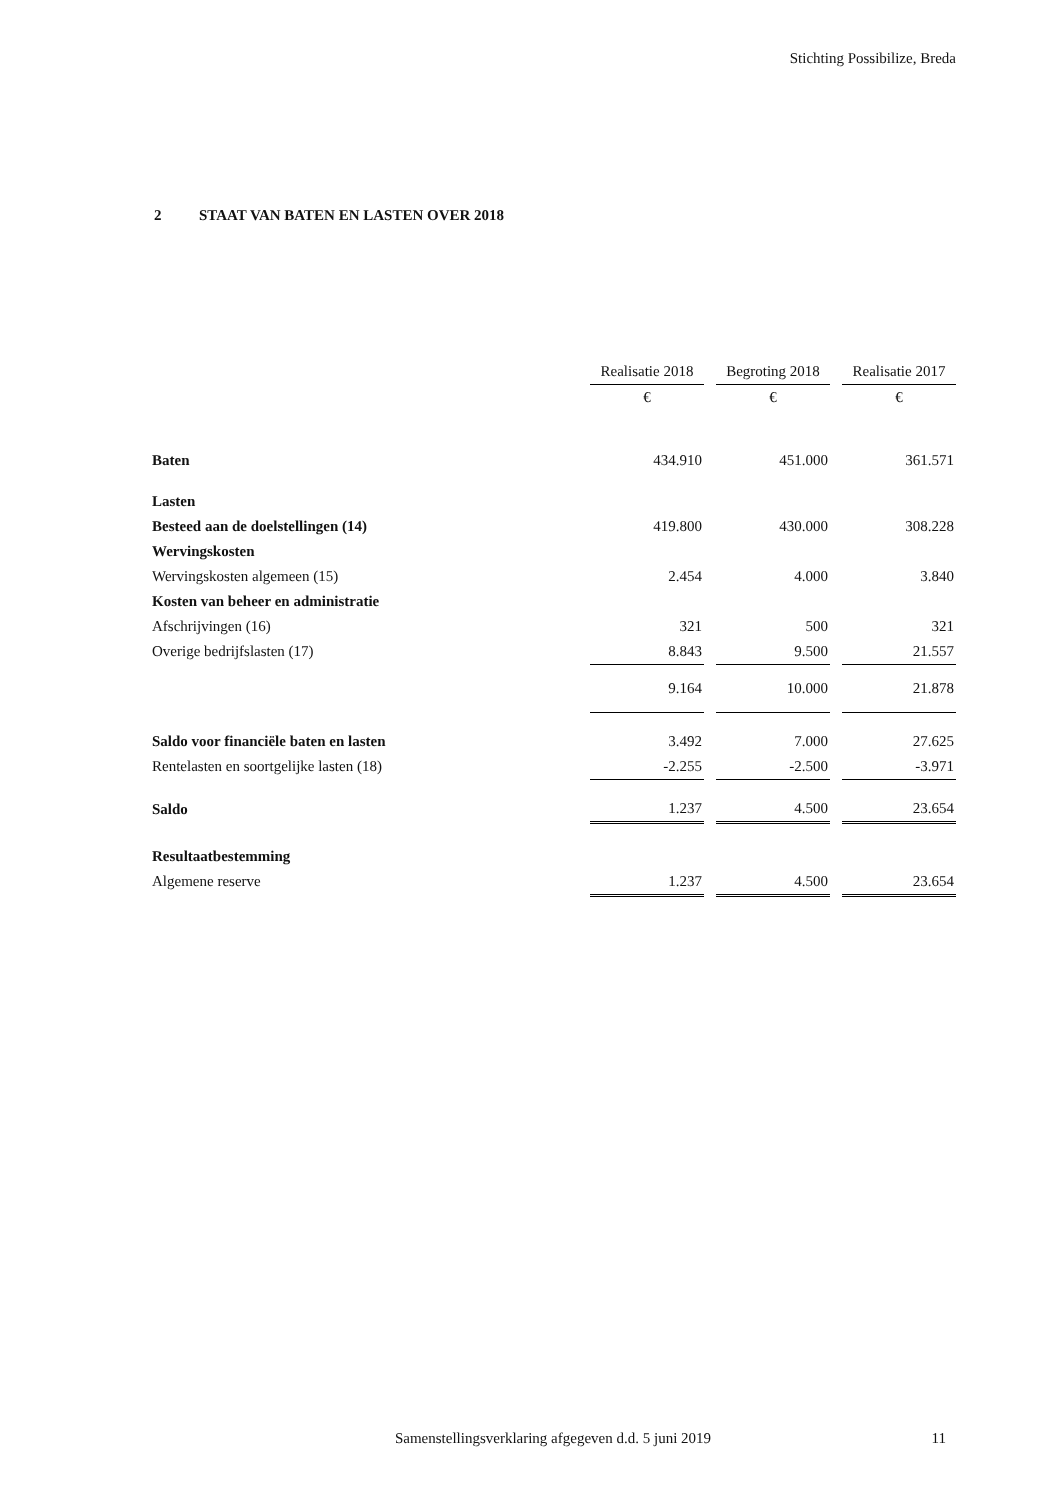Stichting Possibilize, Breda
2 STAAT VAN BATEN EN LASTEN OVER 2018
| | Realisatie 2018 | | Begroting 2018 | | Realisatie 2017 |
| | € | | € | | € |
| Baten | 434.910 | | 451.000 | | 361.571 |
| Lasten | | | | | |
| Besteed aan de doelstellingen (14) | 419.800 | | 430.000 | | 308.228 |
| Wervingskosten | | | | | |
| Wervingskosten algemeen (15) | 2.454 | | 4.000 | | 3.840 |
| Kosten van beheer en administratie | | | | | |
| Afschrijvingen (16) | 321 | | 500 | | 321 |
| Overige bedrijfslasten (17) | 8.843 | | 9.500 | | 21.557 |
| | 9.164 | | 10.000 | | 21.878 |
| Saldo voor financiële baten en lasten | 3.492 | | 7.000 | | 27.625 |
| Rentelasten en soortgelijke lasten (18) | -2.255 | | -2.500 | | -3.971 |
| Saldo | 1.237 | | 4.500 | | 23.654 |
| Resultaatbestemming | | | | | |
| Algemene reserve | 1.237 | | 4.500 | | 23.654 |
Samenstellingsverklaring afgegeven d.d. 5 juni 2019
11